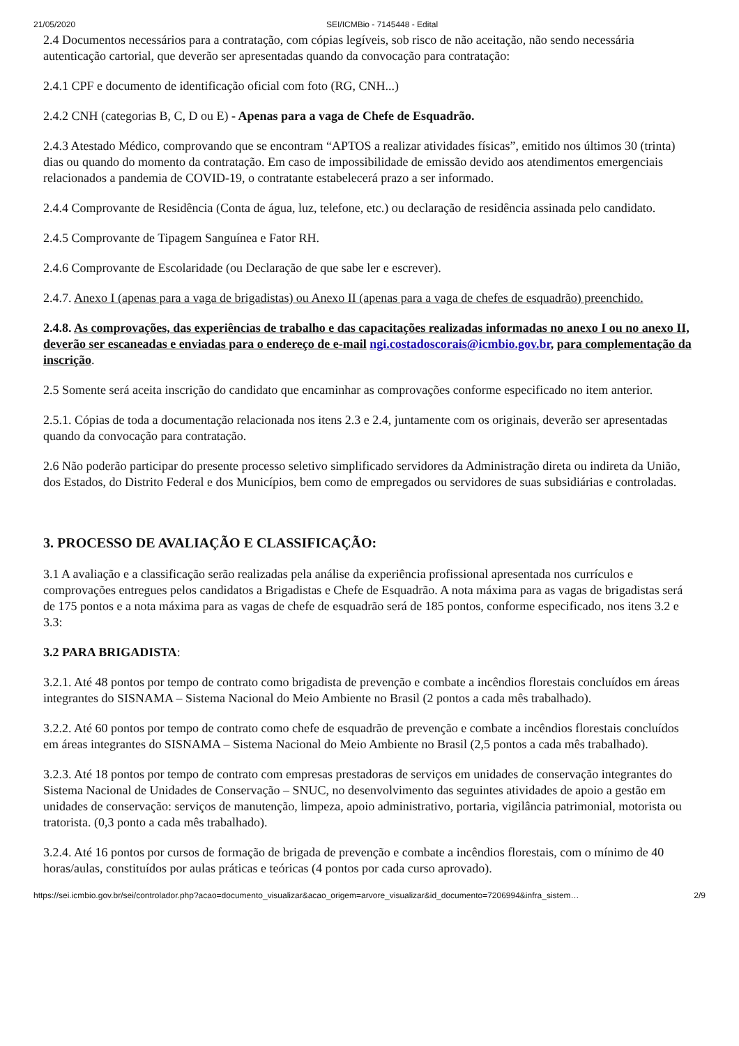21/05/2020 SEI/ICMBio - 7145448 - Edital
2.4 Documentos necessários para a contratação, com cópias legíveis, sob risco de não aceitação, não sendo necessária autenticação cartorial, que deverão ser apresentadas quando da convocação para contratação:
2.4.1 CPF e documento de identificação oficial com foto (RG, CNH...)
2.4.2 CNH (categorias B, C, D ou E) - Apenas para a vaga de Chefe de Esquadrão.
2.4.3 Atestado Médico, comprovando que se encontram “APTOS a realizar atividades físicas”, emitido nos últimos 30 (trinta) dias ou quando do momento da contratação. Em caso de impossibilidade de emissão devido aos atendimentos emergenciais relacionados a pandemia de COVID-19, o contratante estabelecerá prazo a ser informado.
2.4.4 Comprovante de Residência (Conta de água, luz, telefone, etc.) ou declaração de residência assinada pelo candidato.
2.4.5 Comprovante de Tipagem Sanguínea e Fator RH.
2.4.6 Comprovante de Escolaridade (ou Declaração de que sabe ler e escrever).
2.4.7. Anexo I (apenas para a vaga de brigadistas) ou Anexo II (apenas para a vaga de chefes de esquadrão) preenchido.
2.4.8. As comprovações, das experiências de trabalho e das capacitações realizadas informadas no anexo I ou no anexo II, deverão ser escaneadas e enviadas para o endereço de e-mail ngi.costadoscorais@icmbio.gov.br, para complementação da inscrição.
2.5 Somente será aceita inscrição do candidato que encaminhar as comprovações conforme especificado no item anterior.
2.5.1. Cópias de toda a documentação relacionada nos itens 2.3 e 2.4, juntamente com os originais, deverão ser apresentadas quando da convocação para contratação.
2.6 Não poderão participar do presente processo seletivo simplificado servidores da Administração direta ou indireta da União, dos Estados, do Distrito Federal e dos Municípios, bem como de empregados ou servidores de suas subsidiárias e controladas.
3. PROCESSO DE AVALIAÇÃO E CLASSIFICAÇÃO:
3.1 A avaliação e a classificação serão realizadas pela análise da experiência profissional apresentada nos currículos e comprovações entregues pelos candidatos a Brigadistas e Chefe de Esquadrão. A nota máxima para as vagas de brigadistas será de 175 pontos e a nota máxima para as vagas de chefe de esquadrão será de 185 pontos, conforme especificado, nos itens 3.2 e 3.3:
3.2 PARA BRIGADISTA:
3.2.1. Até 48 pontos por tempo de contrato como brigadista de prevenção e combate a incêndios florestais concluídos em áreas integrantes do SISNAMA – Sistema Nacional do Meio Ambiente no Brasil (2 pontos a cada mês trabalhado).
3.2.2. Até 60 pontos por tempo de contrato como chefe de esquadrão de prevenção e combate a incêndios florestais concluídos em áreas integrantes do SISNAMA – Sistema Nacional do Meio Ambiente no Brasil (2,5 pontos a cada mês trabalhado).
3.2.3. Até 18 pontos por tempo de contrato com empresas prestadoras de serviços em unidades de conservação integrantes do Sistema Nacional de Unidades de Conservação – SNUC, no desenvolvimento das seguintes atividades de apoio a gestão em unidades de conservação: serviços de manutenção, limpeza, apoio administrativo, portaria, vigilância patrimonial, motorista ou tratorista. (0,3 ponto a cada mês trabalhado).
3.2.4. Até 16 pontos por cursos de formação de brigada de prevenção e combate a incêndios florestais, com o mínimo de 40 horas/aulas, constituídos por aulas práticas e teóricas (4 pontos por cada curso aprovado).
https://sei.icmbio.gov.br/sei/controlador.php?acao=documento_visualizar&acao_origem=arvore_visualizar&id_documento=7206994&infra_sistem… 2/9